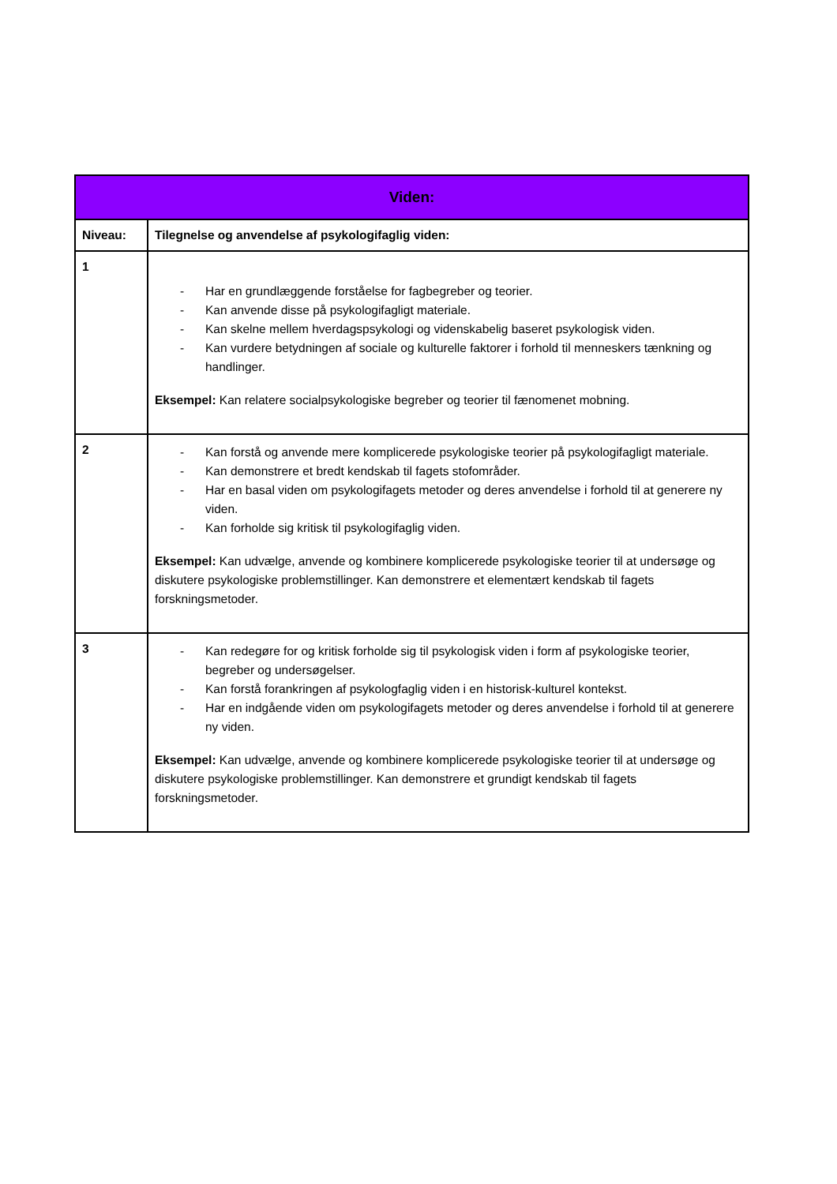| Viden: | |
| --- | --- |
| Niveau: | Tilegnelse og anvendelse af psykologifaglig viden: |
| 1 | - Har en grundlæggende forståelse for fagbegreber og teorier. - Kan anvende disse på psykologifagligt materiale. - Kan skelne mellem hverdagspsykologi og videnskabelig baseret psykologisk viden. - Kan vurdere betydningen af sociale og kulturelle faktorer i forhold til menneskers tænkning og handlinger. Eksempel: Kan relatere socialpsykologiske begreber og teorier til fænomenet mobning. |
| 2 | - Kan forstå og anvende mere komplicerede psykologiske teorier på psykologifagligt materiale. - Kan demonstrere et bredt kendskab til fagets stofområder. - Har en basal viden om psykologifagets metoder og deres anvendelse i forhold til at generere ny viden. - Kan forholde sig kritisk til psykologifaglig viden. Eksempel: Kan udvælge, anvende og kombinere komplicerede psykologiske teorier til at undersøge og diskutere psykologiske problemstillinger. Kan demonstrere et elementært kendskab til fagets forskningsmetoder. |
| 3 | - Kan redegøre for og kritisk forholde sig til psykologisk viden i form af psykologiske teorier, begreber og undersøgelser. - Kan forstå forankringen af psykologfaglig viden i en historisk-kulturel kontekst. - Har en indgående viden om psykologifagets metoder og deres anvendelse i forhold til at generere ny viden. Eksempel: Kan udvælge, anvende og kombinere komplicerede psykologiske teorier til at undersøge og diskutere psykologiske problemstillinger. Kan demonstrere et grundigt kendskab til fagets forskningsmetoder. |